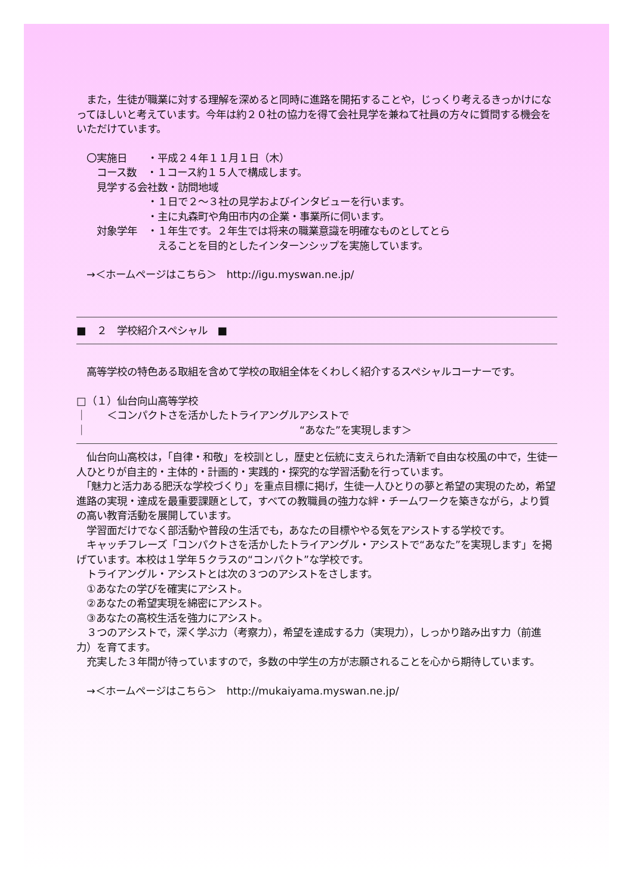また，生徒が職業に対する理解を深めると同時に進路を開拓することや，じっくり考えるきっかけになってほしいと考えています。今年は約２０社の協力を得て会社見学を兼ねて社員の方々に質問する機会をいただけています。
　〇実施日　　・平成２４年１１月１日（木）
　　コース数　・１コース約１５人で構成します。
　　見学する会社数・訪問地域
　　　　　　　・１日で２～３社の見学およびインタビューを行います。
　　　　　　　・主に丸森町や角田市内の企業・事業所に伺います。
　　対象学年　・１年生です。２年生では将来の職業意識を明確なものとしてとら
　　　　　　　　えることを目的としたインターンシップを実施しています。
　→＜ホームページはこちら＞　http://igu.myswan.ne.jp/
■　２　学校紹介スペシャル　■
　高等学校の特色ある取組を含めて学校の取組全体をくわしく紹介するスペシャルコーナーです。
□（１）仙台向山高等学校
｜　　＜コンパクトさを活かしたトライアングルアシストで
｜　　　　　　　　　　　　　　　　　　　　　“あなた”を実現します＞
　仙台向山高校は，「自律・和敬」を校訓とし，歴史と伝統に支えられた清新で自由な校風の中で，生徒一人ひとりが自主的・主体的・計画的・実践的・探究的な学習活動を行っています。
　「魅力と活力ある肥沃な学校づくり」を重点目標に掲げ，生徒一人ひとりの夢と希望の実現のため，希望進路の実現・達成を最重要課題として，すべての教職員の強力な絆・チームワークを築きながら，より質の高い教育活動を展開しています。
　学習面だけでなく部活動や普段の生活でも，あなたの目標ややる気をアシストする学校です。
　キャッチフレーズ「コンパクトさを活かしたトライアングル・アシストで“あなた”を実現します」を掲げています。本校は１学年５クラスの“コンパクト”な学校です。
　トライアングル・アシストとは次の３つのアシストをさします。
　①あなたの学びを確実にアシスト。
　②あなたの希望実現を綿密にアシスト。
　③あなたの高校生活を強力にアシスト。
　３つのアシストで，深く学ぶ力（考察力），希望を達成する力（実現力），しっかり踏み出す力（前進力）を育てます。
　充実した３年間が待っていますので，多数の中学生の方が志願されることを心から期待しています。
　→＜ホームページはこちら＞　http://mukaiyama.myswan.ne.jp/